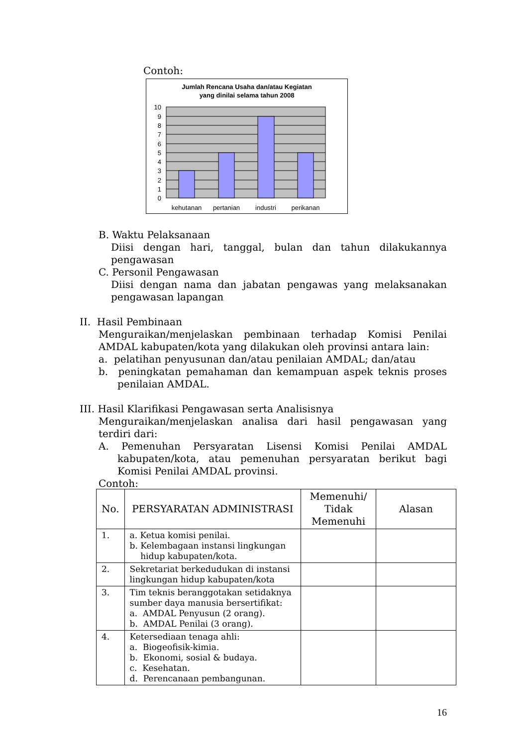Contoh:
Jumlah Rencana Usaha dan/atau Kegiatan
yang dinilai selama tahun 2008
10
9
8
7
6
5
4
3
2
1
0
kehutanan
pertanian
industri
perikanan
B. Waktu Pelaksanaan
Diisi dengan hari, tanggal, bulan dan tahun dilakukannya pengawasan
C. Personil Pengawasan
Diisi dengan nama dan jabatan pengawas yang melaksanakan pengawasan lapangan
II. Hasil Pembinaan
Menguraikan/menjelaskan pembinaan terhadap Komisi Penilai AMDAL kabupaten/kota yang dilakukan oleh provinsi antara lain:
a. pelatihan penyusunan dan/atau penilaian AMDAL; dan/atau
b. peningkatan pemahaman dan kemampuan aspek teknis proses penilaian AMDAL.
III. Hasil Klarifikasi Pengawasan serta Analisisnya
Menguraikan/menjelaskan analisa dari hasil pengawasan yang terdiri dari:
A. Pemenuhan Persyaratan Lisensi Komisi Penilai AMDAL kabupaten/kota, atau pemenuhan persyaratan berikut bagi Komisi Penilai AMDAL provinsi.
Contoh:
| No. | PERSYARATAN ADMINISTRASI | Memenuhi/ Tidak Memenuhi | Alasan |
| --- | --- | --- | --- |
| 1. | a. Ketua komisi penilai. b. Kelembagaan instansi lingkungan hidup kabupaten/kota. | | |
| 2. | Sekretariat berkedudukan di instansi lingkungan hidup kabupaten/kota | | |
| 3. | Tim teknis beranggotakan setidaknya sumber daya manusia bersertifikat: a. AMDAL Penyusun (2 orang). b. AMDAL Penilai (3 orang). | | |
| 4. | Ketersediaan tenaga ahli: a. Biogeofisik-kimia. b. Ekonomi, sosial & budaya. c. Kesehatan. d. Perencanaan pembangunan. | | |
16